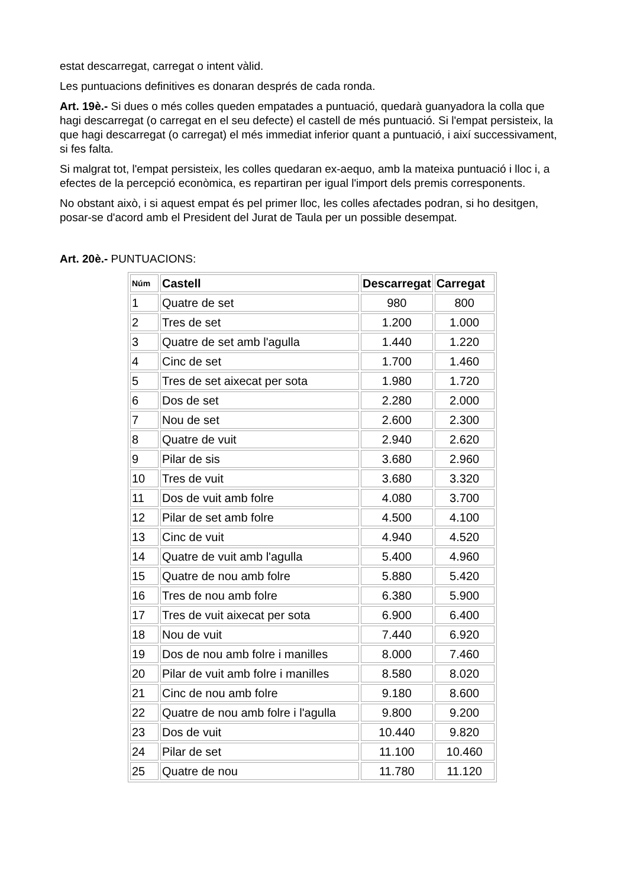estat descarregat, carregat o intent vàlid.
Les puntuacions definitives es donaran després de cada ronda.
Art. 19è.- Si dues o més colles queden empatades a puntuació, quedarà guanyadora la colla que hagi descarregat (o carregat en el seu defecte) el castell de més puntuació. Si l'empat persisteix, la que hagi descarregat (o carregat) el més immediat inferior quant a puntuació, i així successivament, si fes falta.
Si malgrat tot, l'empat persisteix, les colles quedaran ex-aequo, amb la mateixa puntuació i lloc i, a efectes de la percepció econòmica, es repartiran per igual l'import dels premis corresponents.
No obstant això, i si aquest empat és pel primer lloc, les colles afectades podran, si ho desitgen, posar-se d'acord amb el President del Jurat de Taula per un possible desempat.
Art. 20è.- PUNTUACIONS:
| Núm | Castell | Descarregat | Carregat |
| --- | --- | --- | --- |
| 1 | Quatre de set | 980 | 800 |
| 2 | Tres de set | 1.200 | 1.000 |
| 3 | Quatre de set amb l'agulla | 1.440 | 1.220 |
| 4 | Cinc de set | 1.700 | 1.460 |
| 5 | Tres de set aixecat per sota | 1.980 | 1.720 |
| 6 | Dos de set | 2.280 | 2.000 |
| 7 | Nou de set | 2.600 | 2.300 |
| 8 | Quatre de vuit | 2.940 | 2.620 |
| 9 | Pilar de sis | 3.680 | 2.960 |
| 10 | Tres de vuit | 3.680 | 3.320 |
| 11 | Dos de vuit amb folre | 4.080 | 3.700 |
| 12 | Pilar de set amb folre | 4.500 | 4.100 |
| 13 | Cinc de vuit | 4.940 | 4.520 |
| 14 | Quatre de vuit amb l'agulla | 5.400 | 4.960 |
| 15 | Quatre de nou amb folre | 5.880 | 5.420 |
| 16 | Tres de nou amb folre | 6.380 | 5.900 |
| 17 | Tres de vuit aixecat per sota | 6.900 | 6.400 |
| 18 | Nou de vuit | 7.440 | 6.920 |
| 19 | Dos de nou amb folre i manilles | 8.000 | 7.460 |
| 20 | Pilar de vuit amb folre i manilles | 8.580 | 8.020 |
| 21 | Cinc de nou amb folre | 9.180 | 8.600 |
| 22 | Quatre de nou amb folre i l'agulla | 9.800 | 9.200 |
| 23 | Dos de vuit | 10.440 | 9.820 |
| 24 | Pilar de set | 11.100 | 10.460 |
| 25 | Quatre de nou | 11.780 | 11.120 |